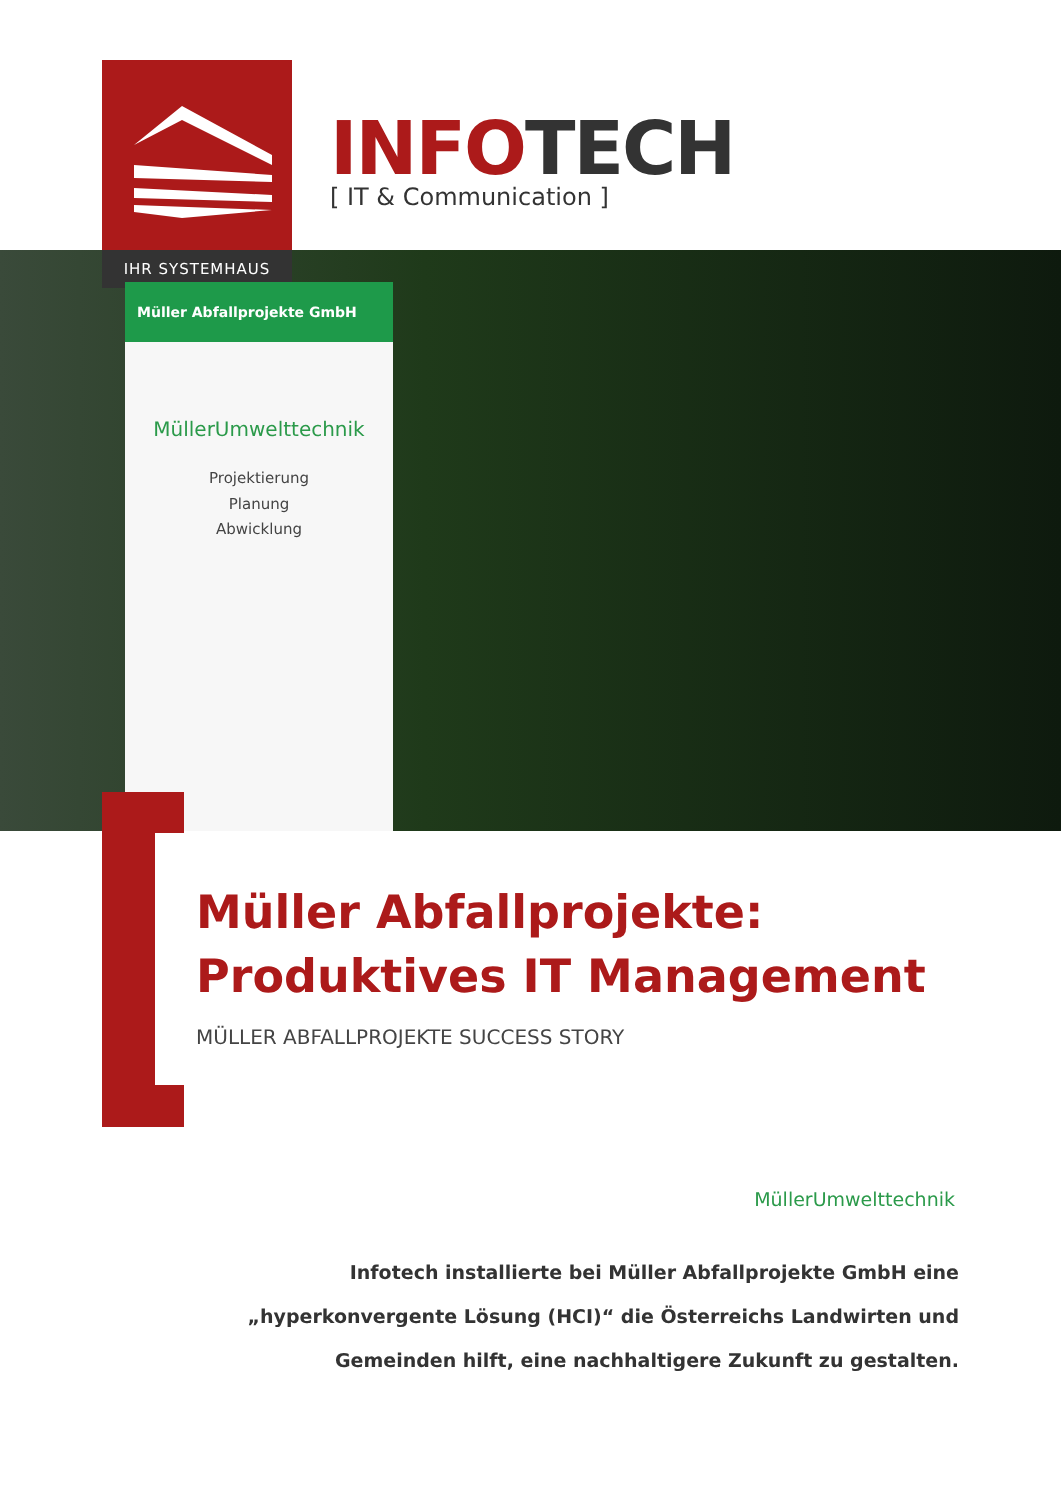IHR SYSTEMHAUS
INFOTECH
[ IT & Communication ]
Müller Abfallprojekte GmbH
MüllerUmwelttechnik
Projektierung
Planung
Abwicklung
Müller Abfallprojekte:
Produktives IT Management
MÜLLER ABFALLPROJEKTE SUCCESS STORY
MüllerUmwelttechnik
Infotech installierte bei Müller Abfallprojekte GmbH eine „hyperkonvergente Lösung (HCI)“ die Österreichs Landwirten und Gemeinden hilft, eine nachhaltigere Zukunft zu gestalten.